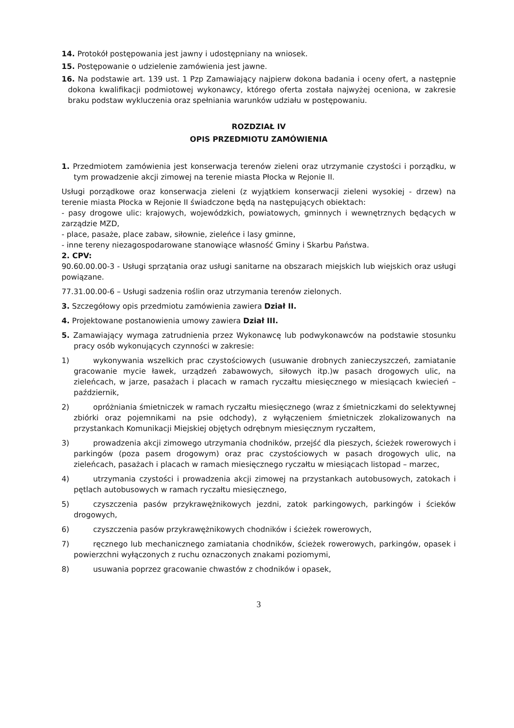14. Protokół postępowania jest jawny i udostępniany na wniosek.
15. Postępowanie o udzielenie zamówienia jest jawne.
16. Na podstawie art. 139 ust. 1 Pzp Zamawiający najpierw dokona badania i oceny ofert, a następnie dokona kwalifikacji podmiotowej wykonawcy, którego oferta została najwyżej oceniona, w zakresie braku podstaw wykluczenia oraz spełniania warunków udziału w postępowaniu.
ROZDZIAŁ IV
OPIS PRZEDMIOTU ZAMÓWIENIA
1. Przedmiotem zamówienia jest konserwacja terenów zieleni oraz utrzymanie czystości i porządku, w tym prowadzenie akcji zimowej na terenie miasta Płocka w Rejonie II.
Usługi porządkowe oraz konserwacja zieleni (z wyjątkiem konserwacji zieleni wysokiej - drzew) na terenie miasta Płocka w Rejonie II świadczone będą na następujących obiektach:
- pasy drogowe ulic: krajowych, wojewódzkich, powiatowych, gminnych i wewnętrznych będących w zarządzie MZD,
- place, pasaże, place zabaw, siłownie, zieleńce i lasy gminne,
- inne tereny niezagospodarowane stanowiące własność Gminy i Skarbu Państwa.
2. CPV:
90.60.00.00-3 - Usługi sprzątania oraz usługi sanitarne na obszarach miejskich lub wiejskich oraz usługi powiązane.
77.31.00.00-6 – Usługi sadzenia roślin oraz utrzymania terenów zielonych.
3. Szczegółowy opis przedmiotu zamówienia zawiera Dział II.
4. Projektowane postanowienia umowy zawiera Dział III.
5. Zamawiający wymaga zatrudnienia przez Wykonawcę lub podwykonawców na podstawie stosunku pracy osób wykonujących czynności w zakresie:
1) wykonywania wszelkich prac czystościowych (usuwanie drobnych zanieczyszczeń, zamiatanie gracowanie mycie ławek, urządzeń zabawowych, siłowych itp.)w pasach drogowych ulic, na zieleńcach, w jarze, pasażach i placach w ramach ryczałtu miesięcznego w miesiącach kwiecień – październik,
2) opróżniania śmietniczek w ramach ryczałtu miesięcznego (wraz z śmietniczkami do selektywnej zbiórki oraz pojemnikami na psie odchody), z wyłączeniem śmietniczek zlokalizowanych na przystankach Komunikacji Miejskiej objętych odrębnym miesięcznym ryczałtem,
3) prowadzenia akcji zimowego utrzymania chodników, przejść dla pieszych, ścieżek rowerowych i parkingów (poza pasem drogowym) oraz prac czystościowych w pasach drogowych ulic, na zieleńcach, pasażach i placach w ramach miesięcznego ryczałtu w miesiącach listopad – marzec,
4) utrzymania czystości i prowadzenia akcji zimowej na przystankach autobusowych, zatokach i pętlach autobusowych w ramach ryczałtu miesięcznego,
5) czyszczenia pasów przykrawężnikowych jezdni, zatok parkingowych, parkingów i ścieków drogowych,
6) czyszczenia pasów przykrawężnikowych chodników i ścieżek rowerowych,
7) ręcznego lub mechanicznego zamiatania chodników, ścieżek rowerowych, parkingów, opasek i powierzchni wyłączonych z ruchu oznaczonych znakami poziomymi,
8) usuwania poprzez gracowanie chwastów z chodników i opasek,
3